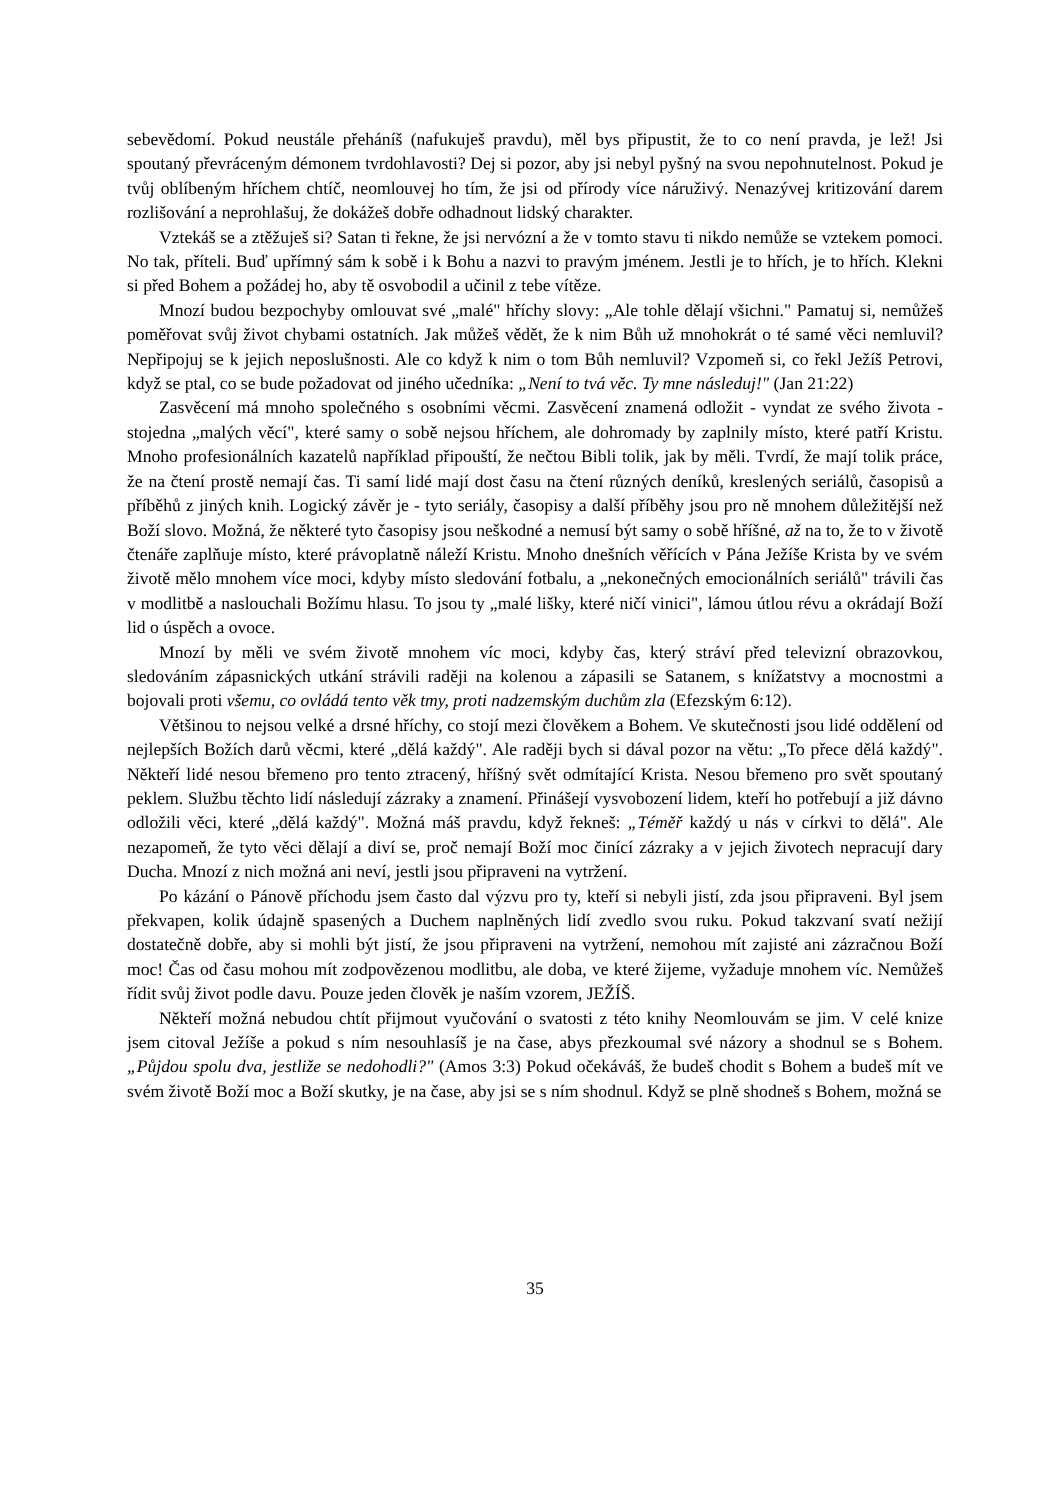sebevědomí. Pokud neustále přeháníš (nafukuješ pravdu), měl bys připustit, že to co není pravda, je lež! Jsi spoutaný převráceným démonem tvrdohlavosti? Dej si pozor, aby jsi nebyl pyšný na svou nepohnutelnost. Pokud je tvůj oblíbeným hříchem chtíč, neomlouvej ho tím, že jsi od přírody více náruživý. Nenazývej kritizování darem rozlišování a neprohlašuj, že dokážeš dobře odhadnout lidský charakter.
Vztekáš se a ztěžuješ si? Satan ti řekne, že jsi nervózní a že v tomto stavu ti nikdo nemůže se vztekem pomoci. No tak, příteli. Buď upřímný sám k sobě i k Bohu a nazvi to pravým jménem. Jestli je to hřích, je to hřích. Klekni si před Bohem a požádej ho, aby tě osvobodil a učinil z tebe vítěze.
Mnozí budou bezpochyby omlouvat své „malé" hříchy slovy: „Ale tohle dělají všichni." Pamatuj si, nemůžeš poměřovat svůj život chybami ostatních. Jak můžeš vědět, že k nim Bůh už mnohokrát o té samé věci nemluvil? Nepřipojuj se k jejich neposlušnosti. Ale co když k nim o tom Bůh nemluvil? Vzpomeň si, co řekl Ježíš Petrovi, když se ptal, co se bude požadovat od jiného učedníka: „Není to tvá věc. Ty mne následuj!" (Jan 21:22)
Zasvěcení má mnoho společného s osobními věcmi. Zasvěcení znamená odložit - vyndat ze svého života - stojedna „malých věcí", které samy o sobě nejsou hříchem, ale dohromady by zaplnily místo, které patří Kristu. Mnoho profesionálních kazatelů například připouští, že nečtou Bibli tolik, jak by měli. Tvrdí, že mají tolik práce, že na čtení prostě nemají čas. Ti samí lidé mají dost času na čtení různých deníků, kreslených seriálů, časopisů a příběhů z jiných knih. Logický závěr je - tyto seriály, časopisy a další příběhy jsou pro ně mnohem důležitější než Boží slovo. Možná, že některé tyto časopisy jsou neškodné a nemusí být samy o sobě hříšné, až na to, že to v životě čtenáře zaplňuje místo, které právoplatně náleží Kristu. Mnoho dnešních věřících v Pána Ježíše Krista by ve svém životě mělo mnohem více moci, kdyby místo sledování fotbalu, a „nekonečných emocionálních seriálů" trávili čas v modlitbě a naslouchali Božímu hlasu. To jsou ty „malé lišky, které ničí vinici", lámou útlou révu a okrádají Boží lid o úspěch a ovoce.
Mnozí by měli ve svém životě mnohem víc moci, kdyby čas, který stráví před televizní obrazovkou, sledováním zápasnických utkání strávili raději na kolenou a zápasili se Satanem, s knížatstvy a mocnostmi a bojovali proti všemu, co ovládá tento věk tmy, proti nadzemským duchům zla (Efezským 6:12).
Většinou to nejsou velké a drsné hříchy, co stojí mezi člověkem a Bohem. Ve skutečnosti jsou lidé oddělení od nejlepších Božích darů věcmi, které „dělá každý". Ale raději bych si dával pozor na větu: „To přece dělá každý". Někteří lidé nesou břemeno pro tento ztracený, hříšný svět odmítající Krista. Nesou břemeno pro svět spoutaný peklem. Službu těchto lidí následují zázraky a znamení. Přinášejí vysvobození lidem, kteří ho potřebují a již dávno odložili věci, které „dělá každý". Možná máš pravdu, když řekneš: „Téměř každý u nás v církvi to dělá". Ale nezapomeň, že tyto věci dělají a diví se, proč nemají Boží moc činící zázraky a v jejich životech nepracují dary Ducha. Mnozí z nich možná ani neví, jestli jsou připraveni na vytržení.
Po kázání o Pánově příchodu jsem často dal výzvu pro ty, kteří si nebyli jistí, zda jsou připraveni. Byl jsem překvapen, kolik údajně spasených a Duchem naplněných lidí zvedlo svou ruku. Pokud takzvaní svatí nežijí dostatečně dobře, aby si mohli být jistí, že jsou připraveni na vytržení, nemohou mít zajisté ani zázračnou Boží moc! Čas od času mohou mít zodpovězenou modlitbu, ale doba, ve které žijeme, vyžaduje mnohem víc. Nemůžeš řídit svůj život podle davu. Pouze jeden člověk je naším vzorem, JEŽÍŠ.
Někteří možná nebudou chtít přijmout vyučování o svatosti z této knihy Neomlouvám se jim. V celé knize jsem citoval Ježíše a pokud s ním nesouhlasíš je na čase, abys přezkoumal své názory a shodnul se s Bohem. „Půjdou spolu dva, jestliže se nedohodli?" (Amos 3:3) Pokud očekáváš, že budeš chodit s Bohem a budeš mít ve svém životě Boží moc a Boží skutky, je na čase, aby jsi se s ním shodnul. Když se plně shodneš s Bohem, možná se
35